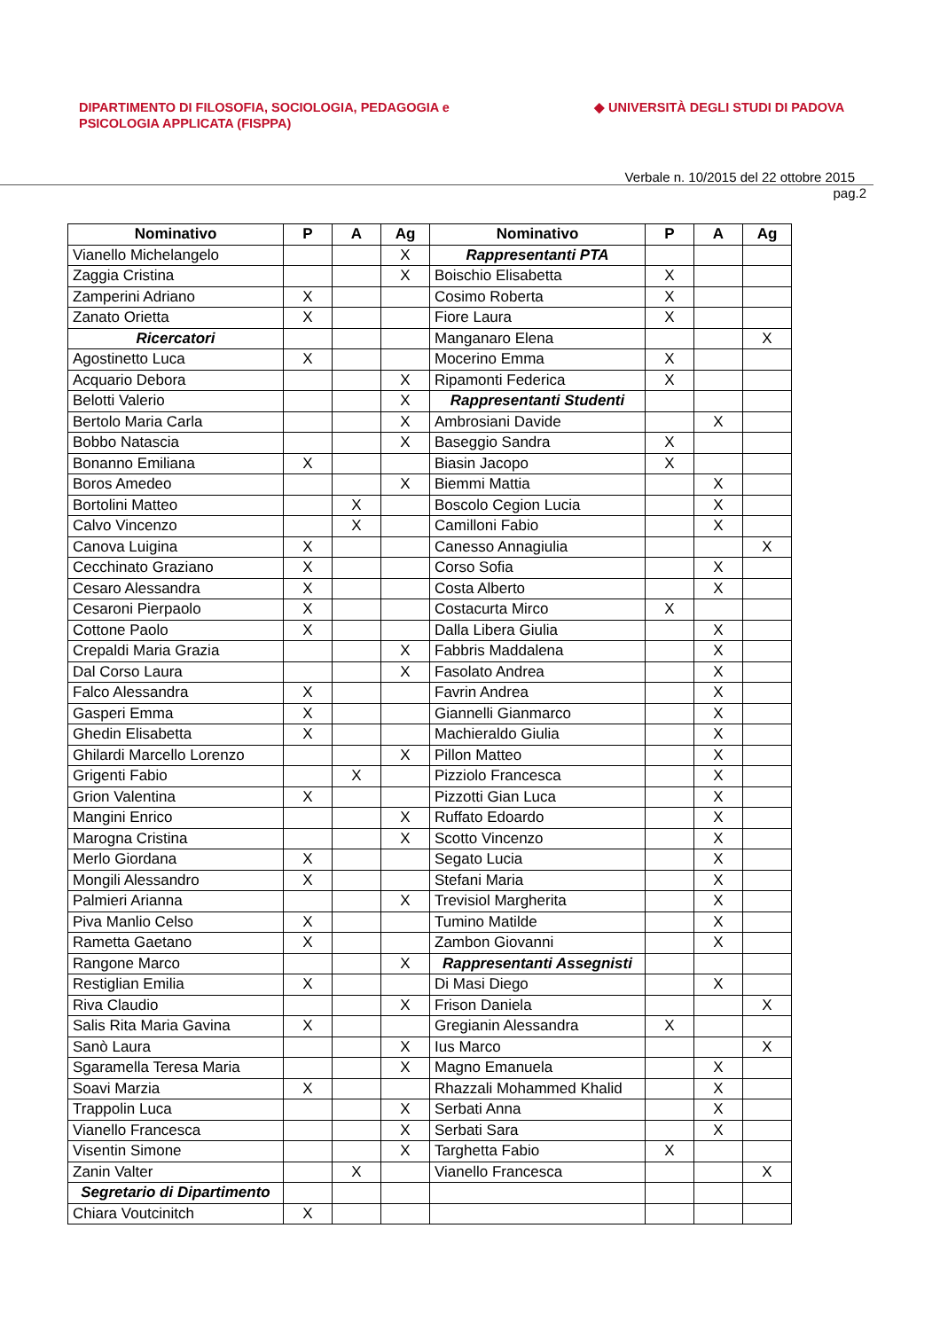DIPARTIMENTO DI FILOSOFIA, SOCIOLOGIA, PEDAGOGIA e
PSICOLOGIA APPLICATA (FISPPA)
◆ UNIVERSITÀ DEGLI STUDI DI PADOVA
Verbale n. 10/2015 del 22 ottobre 2015
pag.2
| Nominativo | P | A | Ag | Nominativo | P | A | Ag |
| --- | --- | --- | --- | --- | --- | --- | --- |
| Vianello Michelangelo | | | X | Rappresentanti PTA | | | |
| Zaggia Cristina | | | X | Boischio Elisabetta | X | | |
| Zamperini Adriano | X | | | Cosimo Roberta | X | | |
| Zanato Orietta | X | | | Fiore Laura | X | | |
| Ricercatori | | | | Manganaro Elena | | | X |
| Agostinetto Luca | X | | | Mocerino Emma | X | | |
| Acquario Debora | | | X | Ripamonti Federica | X | | |
| Belotti Valerio | | | X | Rappresentanti Studenti | | | |
| Bertolo Maria Carla | | | X | Ambrosiani Davide | | X | |
| Bobbo Natascia | | | X | Baseggio Sandra | X | | |
| Bonanno Emiliana | X | | | Biasin Jacopo | X | | |
| Boros Amedeo | | | X | Biemmi Mattia | | X | |
| Bortolini Matteo | | X | | Boscolo Cegion Lucia | | X | |
| Calvo Vincenzo | | X | | Camilloni Fabio | | X | |
| Canova Luigina | X | | | Canesso Annagiulia | | | X |
| Cecchinato Graziano | X | | | Corso Sofia | | X | |
| Cesaro Alessandra | X | | | Costa Alberto | | X | |
| Cesaroni Pierpaolo | X | | | Costacurta Mirco | X | | |
| Cottone Paolo | X | | | Dalla Libera Giulia | | X | |
| Crepaldi Maria Grazia | | | X | Fabbris Maddalena | | X | |
| Dal Corso Laura | | | X | Fasolato Andrea | | X | |
| Falco Alessandra | X | | | Favrin Andrea | | X | |
| Gasperi Emma | X | | | Giannelli Gianmarco | | X | |
| Ghedin Elisabetta | X | | | Machieraldo Giulia | | X | |
| Ghilardi Marcello Lorenzo | | | X | Pillon Matteo | | X | |
| Grigenti Fabio | | X | | Pizziolo Francesca | | X | |
| Grion Valentina | X | | | Pizzotti Gian Luca | | X | |
| Mangini Enrico | | | X | Ruffato Edoardo | | X | |
| Marogna Cristina | | | X | Scotto Vincenzo | | X | |
| Merlo Giordana | X | | | Segato Lucia | | X | |
| Mongili Alessandro | X | | | Stefani Maria | | X | |
| Palmieri Arianna | | | X | Trevisiol Margherita | | X | |
| Piva Manlio Celso | X | | | Tumino Matilde | | X | |
| Rametta Gaetano | X | | | Zambon Giovanni | | X | |
| Rangone Marco | | | X | Rappresentanti Assegnisti | | | |
| Restiglian Emilia | X | | | Di Masi Diego | | X | |
| Riva Claudio | | | X | Frison Daniela | | | X |
| Salis Rita Maria Gavina | X | | | Gregianin Alessandra | X | | |
| Sanò Laura | | | X | Ius Marco | | | X |
| Sgaramella Teresa Maria | | | X | Magno Emanuela | | X | |
| Soavi Marzia | X | | | Rhazzali Mohammed Khalid | | X | |
| Trappolin Luca | | | X | Serbati Anna | | X | |
| Vianello Francesca | | | X | Serbati Sara | | X | |
| Visentin Simone | | | X | Targhetta Fabio | X | | |
| Zanin Valter | | X | | Vianello Francesca | | | X |
| Segretario di Dipartimento | | | | | | | |
| Chiara Voutcinitch | X | | | | | | |